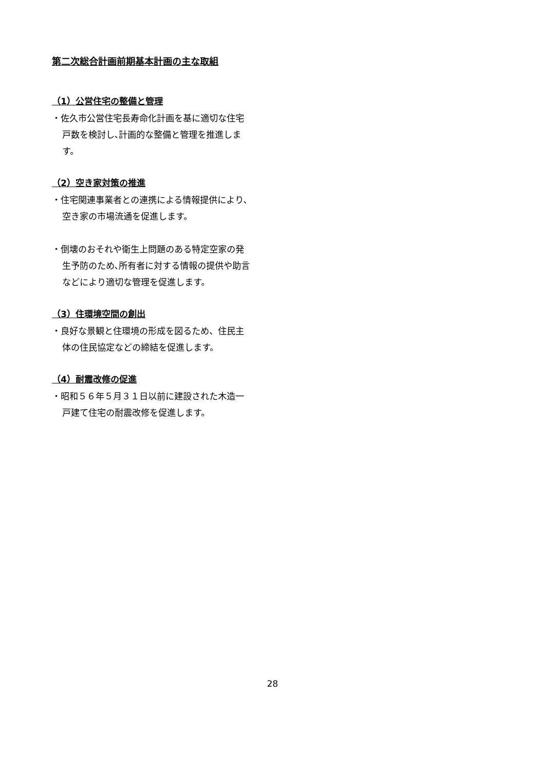第二次総合計画前期基本計画の主な取組
（1）公営住宅の整備と管理
・佐久市公営住宅長寿命化計画を基に適切な住宅戸数を検討し､計画的な整備と管理を推進します。
（2）空き家対策の推進
・住宅関連事業者との連携による情報提供により、空き家の市場流通を促進します。
・倒壊のおそれや衛生上問題のある特定空家の発生予防のため､所有者に対する情報の提供や助言などにより適切な管理を促進します。
（3）住環境空間の創出
・良好な景観と住環境の形成を図るため、住民主体の住民協定などの締結を促進します。
（4）耐震改修の促進
・昭和５６年５月３１日以前に建設された木造一戸建て住宅の耐震改修を促進します。
28